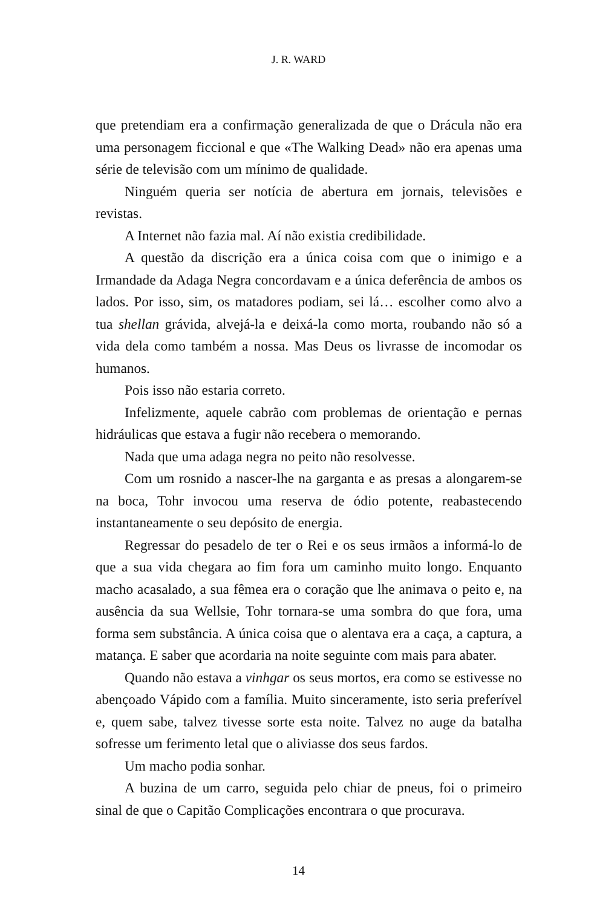J. R. WARD
que pretendiam era a confirmação generalizada de que o Drácula não era uma personagem ficcional e que «The Walking Dead» não era apenas uma série de televisão com um mínimo de qualidade.
Ninguém queria ser notícia de abertura em jornais, televisões e revistas.
A Internet não fazia mal. Aí não existia credibilidade.
A questão da discrição era a única coisa com que o inimigo e a Irmandade da Adaga Negra concordavam e a única deferência de ambos os lados. Por isso, sim, os matadores podiam, sei lá… escolher como alvo a tua shellan grávida, alvejá-la e deixá-la como morta, roubando não só a vida dela como também a nossa. Mas Deus os livrasse de incomodar os humanos.
Pois isso não estaria correto.
Infelizmente, aquele cabrão com problemas de orientação e pernas hidráulicas que estava a fugir não recebera o memorando.
Nada que uma adaga negra no peito não resolvesse.
Com um rosnido a nascer-lhe na garganta e as presas a alongarem-se na boca, Tohr invocou uma reserva de ódio potente, reabastecendo instantaneamente o seu depósito de energia.
Regressar do pesadelo de ter o Rei e os seus irmãos a informá-lo de que a sua vida chegara ao fim fora um caminho muito longo. Enquanto macho acasalado, a sua fêmea era o coração que lhe animava o peito e, na ausência da sua Wellsie, Tohr tornara-se uma sombra do que fora, uma forma sem substância. A única coisa que o alentava era a caça, a captura, a matança. E saber que acordaria na noite seguinte com mais para abater.
Quando não estava a vinhgar os seus mortos, era como se estivesse no abençoado Vápido com a família. Muito sinceramente, isto seria preferível e, quem sabe, talvez tivesse sorte esta noite. Talvez no auge da batalha sofresse um ferimento letal que o aliviasse dos seus fardos.
Um macho podia sonhar.
A buzina de um carro, seguida pelo chiar de pneus, foi o primeiro sinal de que o Capitão Complicações encontrara o que procurava.
14